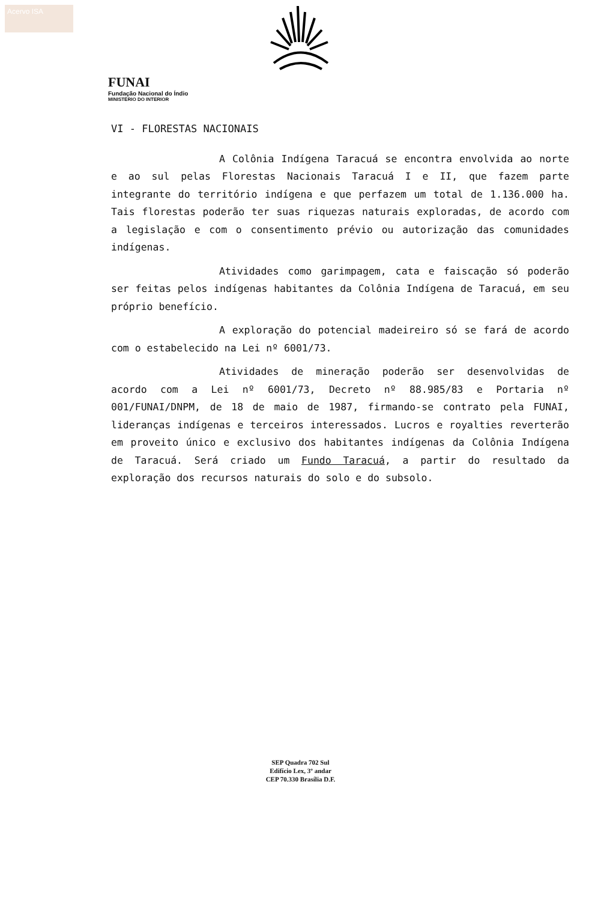Acervo ISA
FUNAI
Fundação Nacional do Índio
MINISTÉRIO DO INTERIOR
VI - FLORESTAS NACIONAIS
A Colônia Indígena Taracuá se encontra envolvida ao norte e ao sul pelas Florestas Nacionais Taracuá I e II, que fazem parte integrante do território indígena e que perfazem um total de 1.136.000 ha. Tais florestas poderão ter suas riquezas naturais exploradas, de acordo com a legislação e com o consentimento prévio ou autorização das comunidades indígenas.
Atividades como garimpagem, cata e faiscação só poderão ser feitas pelos indígenas habitantes da Colônia Indígena de Taracuá, em seu próprio benefício.
A exploração do potencial madeireiro só se fará de acordo com o estabelecido na Lei nº 6001/73.
Atividades de mineração poderão ser desenvolvidas de acordo com a Lei nº 6001/73, Decreto nº 88.985/83 e Portaria nº 001/FUNAI/DNPM, de 18 de maio de 1987, firmando-se contrato pela FUNAI, lideranças indígenas e terceiros interessados. Lucros e royalties reverterão em proveito único e exclusivo dos habitantes indígenas da Colônia Indígena de Taracuá. Será criado um Fundo Taracuá, a partir do resultado da exploração dos recursos naturais do solo e do subsolo.
SEP Quadra 702 Sul
Edifício Lex, 3º andar
CEP 70.330 Brasília D.F.